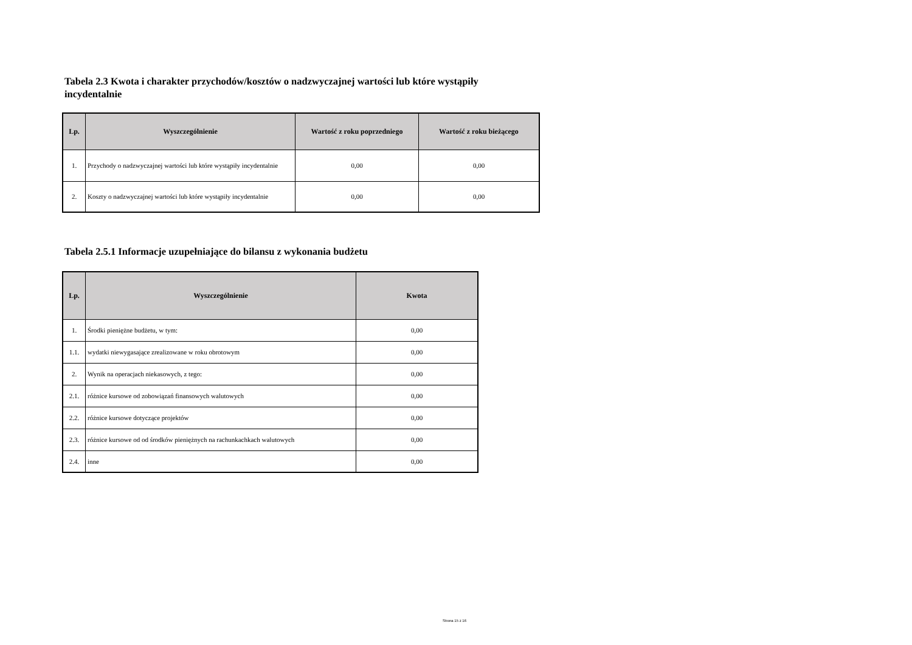Tabela 2.3 Kwota i charakter przychodów/kosztów o nadzwyczajnej wartości lub które wystąpiły incydentalnie
| Lp. | Wyszczególnienie | Wartość z roku poprzedniego | Wartość z roku bieżącego |
| --- | --- | --- | --- |
| 1. | Przychody o nadzwyczajnej wartości lub które wystąpiły incydentalnie | 0,00 | 0,00 |
| 2. | Koszty o nadzwyczajnej wartości lub które wystąpiły incydentalnie | 0,00 | 0,00 |
Tabela 2.5.1 Informacje uzupełniające do bilansu z wykonania budżetu
| Lp. | Wyszczególnienie | Kwota |
| --- | --- | --- |
| 1. | Środki pieniężne budżetu, w tym: | 0,00 |
| 1.1. | wydatki niewygasające zrealizowane w roku obrotowym | 0,00 |
| 2. | Wynik na operacjach niekasowych, z tego: | 0,00 |
| 2.1. | różnice kursowe od zobowiązań finansowych walutowych | 0,00 |
| 2.2. | różnice kursowe dotyczące projektów | 0,00 |
| 2.3. | różnice kursowe od od środków pieniężnych na rachunkachkach walutowych | 0,00 |
| 2.4. | inne | 0,00 |
Strona 15 z 16